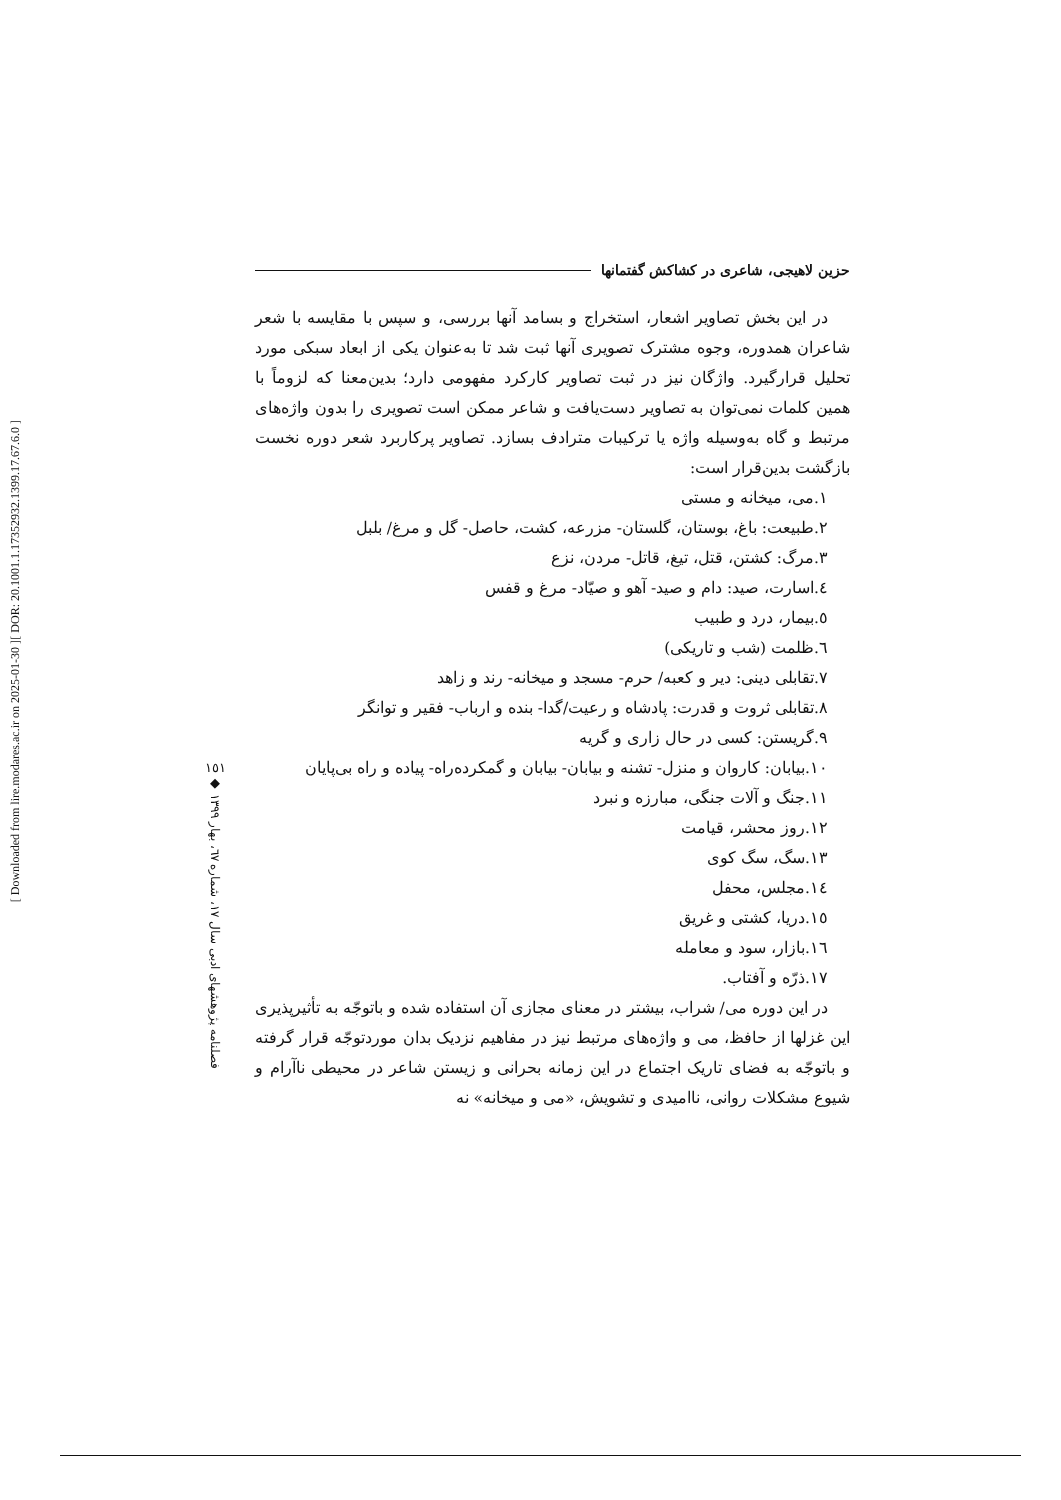[ DOR: 20.1001.1.17352932.1399.17.67.6.0 ]
[ Downloaded from lire.modares.ac.ir on 2025-01-30 ]
حزین لاهیجی، شاعری در کشاکش گفتمانها
در این بخش تصاویر اشعار، استخراج و بسامد آنها بررسی، و سپس با مقایسه با شعر شاعران همدوره، وجوه مشترک تصویری آنها ثبت شد تا به‌عنوان یکی از ابعاد سبکی مورد تحلیل قرارگیرد. واژگان نیز در ثبت تصاویر کارکرد مفهومی دارد؛ بدین‌معنا که لزوماً با همین کلمات نمی‌توان به تصاویر دست‌یافت و شاعر ممکن است تصویری را بدون واژه‌های مرتبط و گاه به‌وسیله واژه یا ترکیبات مترادف بسازد. تصاویر پرکاربرد شعر دوره نخست بازگشت بدین‌قرار است:
۱.می، میخانه و مستی
۲.طبیعت: باغ، بوستان، گلستان- مزرعه، کشت، حاصل- گل و مرغ/ بلبل
۳.مرگ: کشتن، قتل، تیغ، قاتل- مردن، نزع
٤.اسارت، صید: دام و صید- آهو و صیّاد- مرغ و قفس
٥.بیمار، درد و طبیب
٦.ظلمت (شب و تاریکی)
۷.تقابلی دینی: دیر و کعبه/ حرم- مسجد و میخانه- رند و زاهد
۸.تقابلی ثروت و قدرت: پادشاه و رعیت/گدا- بنده و ارباب- فقیر و توانگر
۹.گریستن: کسی در حال زاری و گریه
۱۰.بیابان: کاروان و منزل- تشنه و بیابان- بیابان و گمکرده‌راه- پیاده و راه بی‌پایان
۱۱.جنگ و آلات جنگی، مبارزه و نبرد
۱۲.روز محشر، قیامت
۱۳.سگ، سگ کوی
۱٤.مجلس، محفل
۱٥.دریا، کشتی و غریق
۱٦.بازار، سود و معامله
۱۷.ذرّه و آفتاب.
در این دوره می/ شراب، بیشتر در معنای مجازی آن استفاده شده و باتوجّه به تأثیرپذیری این غزلها از حافظ، می و واژه‌های مرتبط نیز در مفاهیم نزدیک بدان موردتوجّه قرار گرفته و باتوجّه به فضای تاریک اجتماع در این زمانه بحرانی و زیستن شاعر در محیطی ناآرام و شیوع مشکلات روانی، ناامیدی و تشویش، «می و میخانه» نه
۱٥۱
◆
فصلنامه پژوهشهای ادبی سال ۱۷، شماره ٦۷، بهار ۱۳۹۹